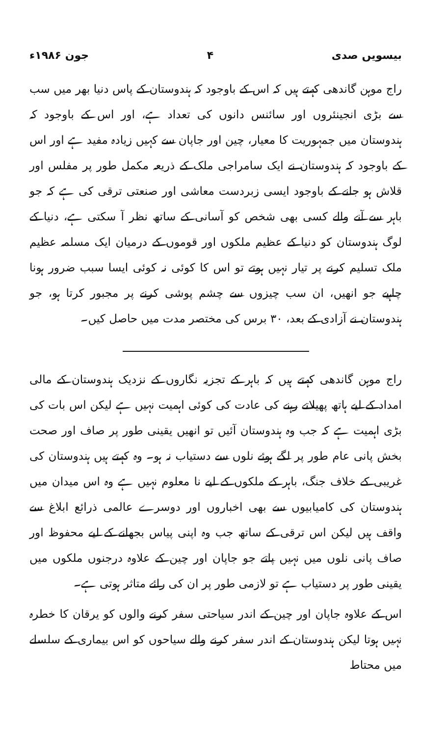بیسویں صدی ۴ جون ۱۹۸۶ء
راج موہن گاندھی کہتے ہیں کہ اس کے باوجود کہ ہندوستان کے پاس دنیا بھر میں سب سے بڑی انجینئروں اور سائنس دانوں کی تعداد ہے، اور اس کے باوجود کہ ہندوستان میں جمہوریت کا معیار، چین اور جاپان سے کہیں زیادہ مفید ہے اور اس کے باوجود کہ ہندوستان نے ایک سامراجی ملک کے ذریعہ مکمل طور پر مفلس اور قلاش ہو جانے کے باوجود ایسی زبردست معاشی اور صنعتی ترقی کی ہے کہ جو باہر سے آنے والے کسی بھی شخص کو آسانی کے ساتھ نظر آ سکتی ہے، دنیا کے لوگ ہندوستان کو دنیا کے عظیم ملکوں اور قوموں کے درمیان ایک مسلمہ عظیم ملک تسلیم کرنے پر تیار نہیں ہوتے تو اس کا کوئی نہ کوئی ایسا سبب ضرور ہونا چاہیے جو انھیں، ان سب چیزوں سے چشم پوشی کرنے پر مجبور کرتا ہو، جو ہندوستان نے آزادی کے بعد، ۳۰ برس کی مختصر مدت میں حاصل کیں۔
راج موہن گاندھی کہتے ہیں کہ باہر کے تجزیہ نگاروں کے نزدیک ہندوستان کے مالی امداد کے لیے ہاتھ پھیلاتے رہنے کی عادت کی کوئی اہمیت نہیں ہے لیکن اس بات کی بڑی اہمیت ہے کہ جب وہ ہندوستان آئیں تو انھیں یقینی طور پر صاف اور صحت بخش پانی عام طور پر لگے ہوئے نلوں سے دستیاب نہ ہو۔ وہ کہتے ہیں ہندوستان کی غریبی کے خلاف جنگ، باہر کے ملکوں کے لیے نا معلوم نہیں ہے وہ اس میدان میں ہندوستان کی کامیابیوں سے بھی اخباروں اور دوسرے عالمی ذرائع ابلاغ سے واقف ہیں لیکن اس ترقی کے ساتھ جب وہ اپنی پیاس بجھانے کے لیے محفوظ اور صاف پانی نلوں میں نہیں پاتے جو جاپان اور چین کے علاوہ درجنوں ملکوں میں یقینی طور پر دستیاب ہے تو لازمی طور پر ان کی رائے متاثر ہوتی ہے۔
اس کے علاوہ جاپان اور چین کے اندر سیاحتی سفر کرنے والوں کو یرقان کا خطرہ نہیں ہوتا لیکن ہندوستان کے اندر سفر کرنے والے سیاحوں کو اس بیماری کے سلسلے میں محتاط